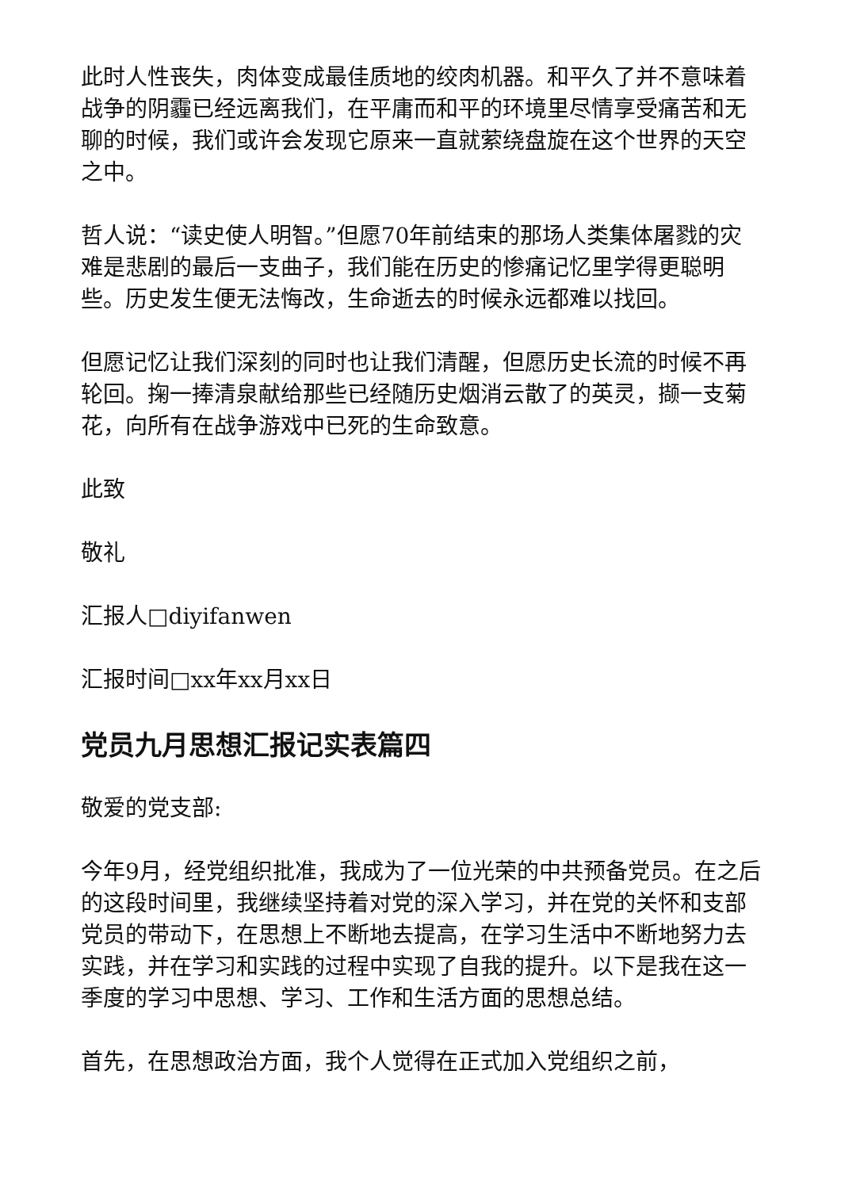此时人性丧失，肉体变成最佳质地的绞肉机器。和平久了并不意味着战争的阴霾已经远离我们，在平庸而和平的环境里尽情享受痛苦和无聊的时候，我们或许会发现它原来一直就萦绕盘旋在这个世界的天空之中。
哲人说：“读史使人明智。”但愿70年前结束的那场人类集体屠戮的灾难是悲剧的最后一支曲子，我们能在历史的惨痛记忆里学得更聪明些。历史发生便无法悔改，生命逝去的时候永远都难以找回。
但愿记忆让我们深刻的同时也让我们清醒，但愿历史长流的时候不再轮回。掬一捧清泉献给那些已经随历史烟消云散了的英灵，撷一支菊花，向所有在战争游戏中已死的生命致意。
此致
敬礼
汇报人□diyifanwen
汇报时间□xx年xx月xx日
党员九月思想汇报记实表篇四
敬爱的党支部:
今年9月，经党组织批准，我成为了一位光荣的中共预备党员。在之后的这段时间里，我继续坚持着对党的深入学习，并在党的关怀和支部党员的带动下，在思想上不断地去提高，在学习生活中不断地努力去实践，并在学习和实践的过程中实现了自我的提升。以下是我在这一季度的学习中思想、学习、工作和生活方面的思想总结。
首先，在思想政治方面，我个人觉得在正式加入党组织之前，